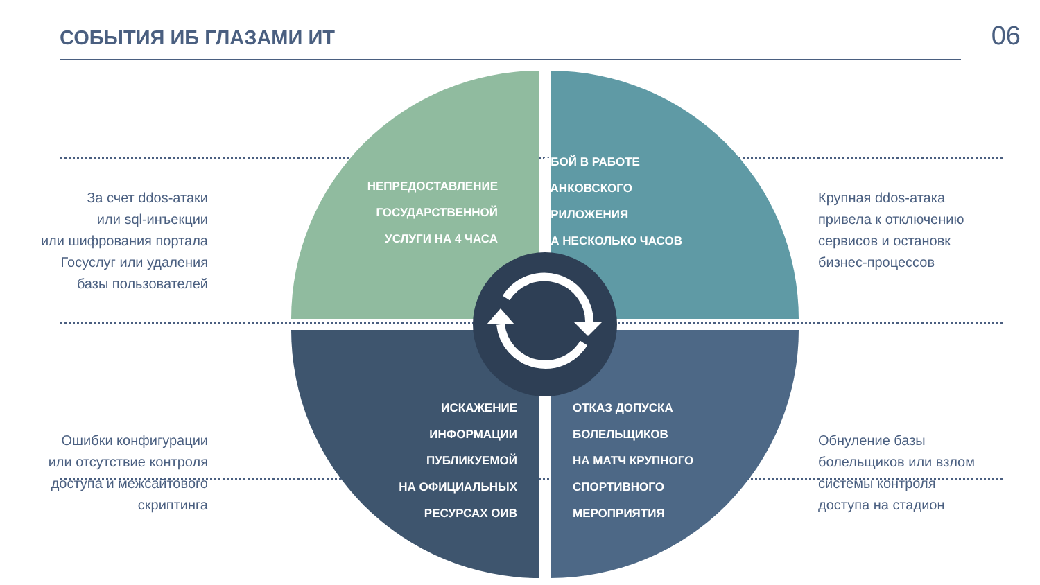СОБЫТИЯ ИБ ГЛАЗАМИ ИТ 06
За счет ddos-атаки
или sql-инъекции
или шифрования портала
Госуслуг или удаления
базы пользователей
НЕПРЕДОСТАВЛЕНИЕ
ГОСУДАРСТВЕННОЙ
УСЛУГИ НА 4 ЧАСА
СБОЙ В РАБОТЕ
БАНКОВСКОГО
ПРИЛОЖЕНИЯ
НА НЕСКОЛЬКО ЧАСОВ
Крупная ddos-атака
привела к отключению
сервисов и остановк
бизнес-процессов
Ошибки конфигурации
или отсутствие контроля
доступа и межсайтового
скриптинга
Обнуление базы
болельщиков или взлом
системы контроля
доступа на стадион
ИСКАЖЕНИЕ
ИНФОРМАЦИИ
ПУБЛИКУЕМОЙ
НА ОФИЦИАЛЬНЫХ
РЕСУРСАХ ОИВ
ОТКАЗ ДОПУСКА
БОЛЕЛЬЩИКОВ
НА МАТЧ КРУПНОГО
СПОРТИВНОГО
МЕРОПРИЯТИЯ